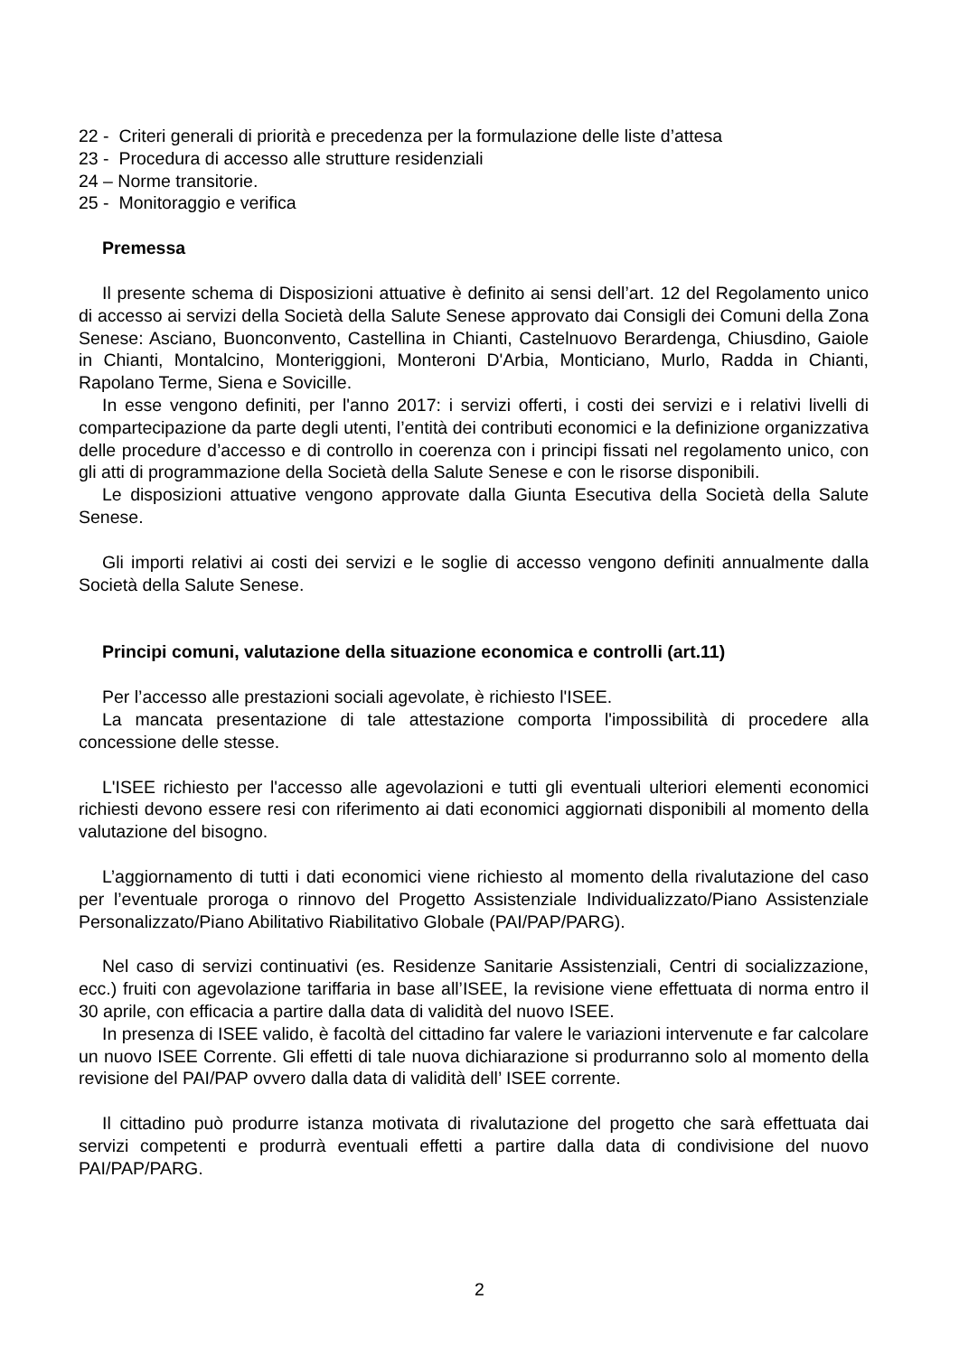22 - Criteri generali di priorità e precedenza per la formulazione delle liste d’attesa
23 - Procedura di accesso alle strutture residenziali
24 – Norme transitorie.
25 - Monitoraggio e verifica
Premessa
Il presente schema di Disposizioni attuative è definito ai sensi dell’art. 12 del Regolamento unico di accesso ai servizi della Società della Salute Senese approvato dai Consigli dei Comuni della Zona Senese: Asciano, Buonconvento, Castellina in Chianti, Castelnuovo Berardenga, Chiusdino, Gaiole in Chianti, Montalcino, Monteriggioni, Monteroni D'Arbia, Monticiano, Murlo, Radda in Chianti, Rapolano Terme, Siena e Sovicille.
In esse vengono definiti, per l'anno 2017: i servizi offerti, i costi dei servizi e i relativi livelli di compartecipazione da parte degli utenti, l’entità dei contributi economici e la definizione organizzativa delle procedure d’accesso e di controllo in coerenza con i principi fissati nel regolamento unico, con gli atti di programmazione della Società della Salute Senese e con le risorse disponibili.
Le disposizioni attuative vengono approvate dalla Giunta Esecutiva della Società della Salute Senese.
Gli importi relativi ai costi dei servizi e le soglie di accesso vengono definiti annualmente dalla Società della Salute Senese.
Principi comuni, valutazione della situazione economica e controlli (art.11)
Per l’accesso alle prestazioni sociali agevolate, è richiesto l'ISEE.
La mancata presentazione di tale attestazione comporta l'impossibilità di procedere alla concessione delle stesse.
L'ISEE richiesto per l'accesso alle agevolazioni e tutti gli eventuali ulteriori elementi economici richiesti devono essere resi con riferimento ai dati economici aggiornati disponibili al momento della valutazione del bisogno.
L’aggiornamento di tutti i dati economici viene richiesto al momento della rivalutazione del caso per l’eventuale proroga o rinnovo del Progetto Assistenziale Individualizzato/Piano Assistenziale Personalizzato/Piano Abilitativo Riabilitativo Globale (PAI/PAP/PARG).
Nel caso di servizi continuativi (es. Residenze Sanitarie Assistenziali, Centri di socializzazione, ecc.) fruiti con agevolazione tariffaria in base all’ISEE, la revisione viene effettuata di norma entro il 30 aprile, con efficacia a partire dalla data di validità del nuovo ISEE.
In presenza di ISEE valido, è facoltà del cittadino far valere le variazioni intervenute e far calcolare un nuovo ISEE Corrente. Gli effetti di tale nuova dichiarazione si produrranno solo al momento della revisione del PAI/PAP ovvero dalla data di validità dell’ ISEE corrente.
Il cittadino può produrre istanza motivata di rivalutazione del progetto che sarà effettuata dai servizi competenti e produrrà eventuali effetti a partire dalla data di condivisione del nuovo PAI/PAP/PARG.
2